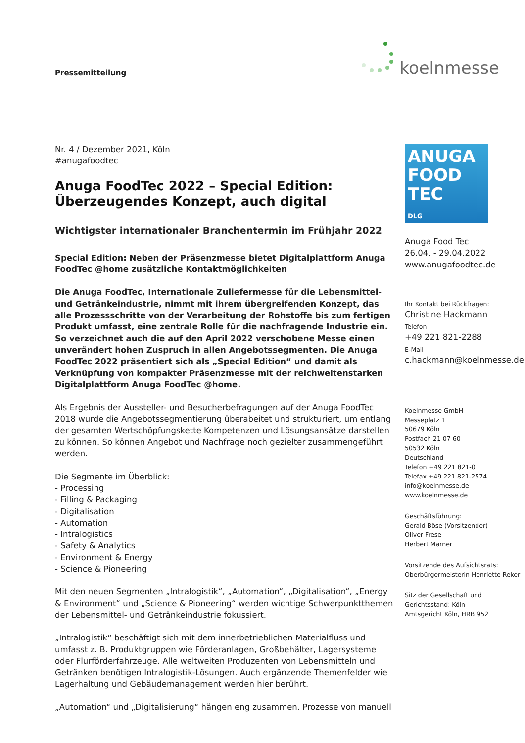Pressemitteilung
koelnmesse
Nr. 4 / Dezember 2021, Köln
#anugafoodtec
Anuga FoodTec 2022 – Special Edition:
Überzeugendes Konzept, auch digital
Wichtigster internationaler Branchentermin im Frühjahr 2022
Special Edition: Neben der Präsenzmesse bietet Digitalplattform Anuga FoodTec @home zusätzliche Kontaktmöglichkeiten
Die Anuga FoodTec, Internationale Zuliefermesse für die Lebensmittel- und Getränkeindustrie, nimmt mit ihrem übergreifenden Konzept, das alle Prozessschritte von der Verarbeitung der Rohstoffe bis zum fertigen Produkt umfasst, eine zentrale Rolle für die nachfragende Industrie ein. So verzeichnet auch die auf den April 2022 verschobene Messe einen unverändert hohen Zuspruch in allen Angebotssegmenten. Die Anuga FoodTec 2022 präsentiert sich als „Special Edition“ und damit als Verknüpfung von kompakter Präsenzmesse mit der reichweitenstarken Digitalplattform Anuga FoodTec @home.
Als Ergebnis der Aussteller- und Besucherbefragungen auf der Anuga FoodTec 2018 wurde die Angebotssegmentierung überabeitet und strukturiert, um entlang der gesamten Wertschöpfungskette Kompetenzen und Lösungsansätze darstellen zu können. So können Angebot und Nachfrage noch gezielter zusammengeführt werden.
Die Segmente im Überblick:
- Processing
- Filling & Packaging
- Digitalisation
- Automation
- Intralogistics
- Safety & Analytics
- Environment & Energy
- Science & Pioneering
Mit den neuen Segmenten „Intralogistik“, „Automation“, „Digitalisation“, „Energy & Environment“ und „Science & Pioneering“ werden wichtige Schwerpunktthemen der Lebensmittel- und Getränkeindustrie fokussiert.
„Intralogistik“ beschäftigt sich mit dem innerbetrieblichen Materialfluss und umfasst z. B. Produktgruppen wie Förderanlagen, Großbehälter, Lagersysteme oder Flurförderfahrzeuge. Alle weltweiten Produzenten von Lebensmitteln und Getränken benötigen Intralogistik-Lösungen. Auch ergänzende Themenfelder wie Lagerhaltung und Gebäudemanagement werden hier berührt.
„Automation“ und „Digitalisierung“ hängen eng zusammen. Prozesse von manuell
ANUGA
FOOD
TEC
DLG
Anuga Food Tec
26.04. - 29.04.2022
www.anugafoodtec.de
Ihr Kontakt bei Rückfragen:
Christine Hackmann
Telefon
+49 221 821-2288
E-Mail
c.hackmann@koelnmesse.de
Koelnmesse GmbH
Messeplatz 1
50679 Köln
Postfach 21 07 60
50532 Köln
Deutschland
Telefon +49 221 821-0
Telefax +49 221 821-2574
info@koelnmesse.de
www.koelnmesse.de
Geschäftsführung:
Gerald Böse (Vorsitzender)
Oliver Frese
Herbert Marner
Vorsitzende des Aufsichtsrats:
Oberbürgermeisterin Henriette Reker
Sitz der Gesellschaft und
Gerichtsstand: Köln
Amtsgericht Köln, HRB 952